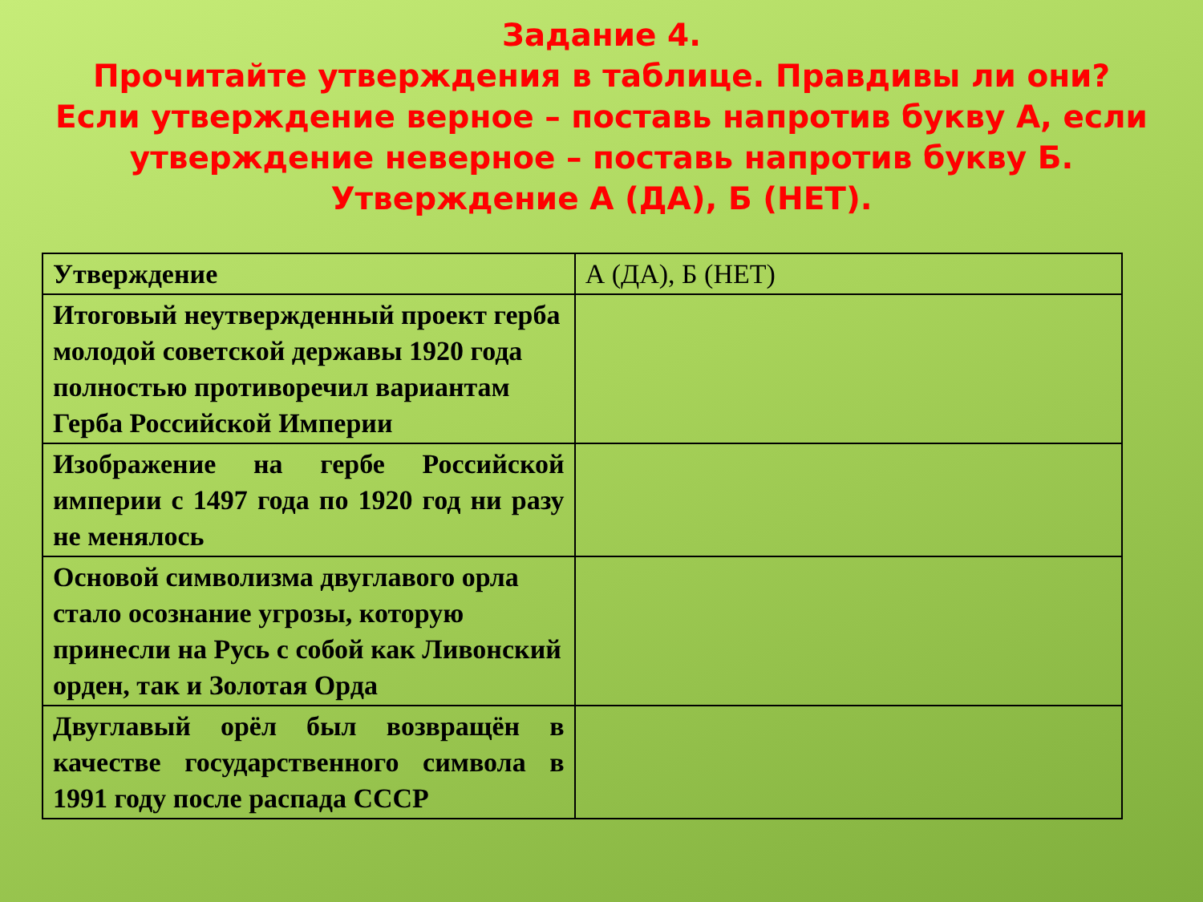Задание 4.
Прочитайте утверждения в таблице. Правдивы ли они? Если утверждение верное – поставь напротив букву А, если утверждение неверное – поставь напротив букву Б. Утверждение А (ДА), Б (НЕТ).
| Утверждение | А (ДА), Б (НЕТ) |
| --- | --- |
| Итоговый неутвержденный проект герба молодой советской державы 1920 года полностью противоречил вариантам Герба Российской Империи | |
| Изображение на гербе Российской империи с 1497 года по 1920 год ни разу не менялось | |
| Основой символизма двуглавого орла стало осознание угрозы, которую принесли на Русь с собой как Ливонский орден, так и Золотая Орда | |
| Двуглавый орёл был возвращён в качестве государственного символа в 1991 году после распада СССР | |